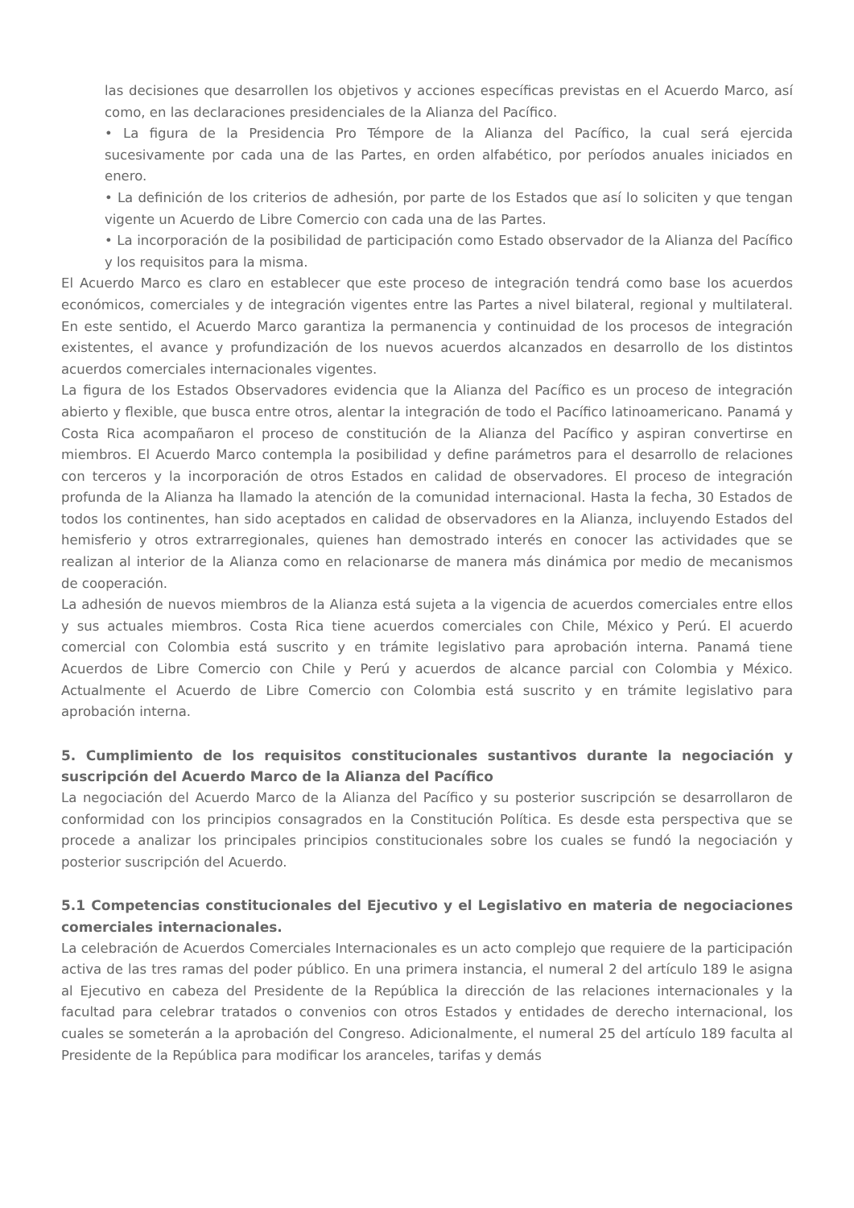las decisiones que desarrollen los objetivos y acciones específicas previstas en el Acuerdo Marco, así como, en las declaraciones presidenciales de la Alianza del Pacífico.
• La figura de la Presidencia Pro Témpore de la Alianza del Pacífico, la cual será ejercida sucesivamente por cada una de las Partes, en orden alfabético, por períodos anuales iniciados en enero.
• La definición de los criterios de adhesión, por parte de los Estados que así lo soliciten y que tengan vigente un Acuerdo de Libre Comercio con cada una de las Partes.
• La incorporación de la posibilidad de participación como Estado observador de la Alianza del Pacífico y los requisitos para la misma.
El Acuerdo Marco es claro en establecer que este proceso de integración tendrá como base los acuerdos económicos, comerciales y de integración vigentes entre las Partes a nivel bilateral, regional y multilateral. En este sentido, el Acuerdo Marco garantiza la permanencia y continuidad de los procesos de integración existentes, el avance y profundización de los nuevos acuerdos alcanzados en desarrollo de los distintos acuerdos comerciales internacionales vigentes.
La figura de los Estados Observadores evidencia que la Alianza del Pacífico es un proceso de integración abierto y flexible, que busca entre otros, alentar la integración de todo el Pacífico latinoamericano. Panamá y Costa Rica acompañaron el proceso de constitución de la Alianza del Pacífico y aspiran convertirse en miembros. El Acuerdo Marco contempla la posibilidad y define parámetros para el desarrollo de relaciones con terceros y la incorporación de otros Estados en calidad de observadores. El proceso de integración profunda de la Alianza ha llamado la atención de la comunidad internacional. Hasta la fecha, 30 Estados de todos los continentes, han sido aceptados en calidad de observadores en la Alianza, incluyendo Estados del hemisferio y otros extrarregionales, quienes han demostrado interés en conocer las actividades que se realizan al interior de la Alianza como en relacionarse de manera más dinámica por medio de mecanismos de cooperación.
La adhesión de nuevos miembros de la Alianza está sujeta a la vigencia de acuerdos comerciales entre ellos y sus actuales miembros. Costa Rica tiene acuerdos comerciales con Chile, México y Perú. El acuerdo comercial con Colombia está suscrito y en trámite legislativo para aprobación interna. Panamá tiene Acuerdos de Libre Comercio con Chile y Perú y acuerdos de alcance parcial con Colombia y México. Actualmente el Acuerdo de Libre Comercio con Colombia está suscrito y en trámite legislativo para aprobación interna.
5. Cumplimiento de los requisitos constitucionales sustantivos durante la negociación y suscripción del Acuerdo Marco de la Alianza del Pacífico
La negociación del Acuerdo Marco de la Alianza del Pacífico y su posterior suscripción se desarrollaron de conformidad con los principios consagrados en la Constitución Política. Es desde esta perspectiva que se procede a analizar los principales principios constitucionales sobre los cuales se fundó la negociación y posterior suscripción del Acuerdo.
5.1 Competencias constitucionales del Ejecutivo y el Legislativo en materia de negociaciones comerciales internacionales.
La celebración de Acuerdos Comerciales Internacionales es un acto complejo que requiere de la participación activa de las tres ramas del poder público. En una primera instancia, el numeral 2 del artículo 189 le asigna al Ejecutivo en cabeza del Presidente de la República la dirección de las relaciones internacionales y la facultad para celebrar tratados o convenios con otros Estados y entidades de derecho internacional, los cuales se someterán a la aprobación del Congreso. Adicionalmente, el numeral 25 del artículo 189 faculta al Presidente de la República para modificar los aranceles, tarifas y demás